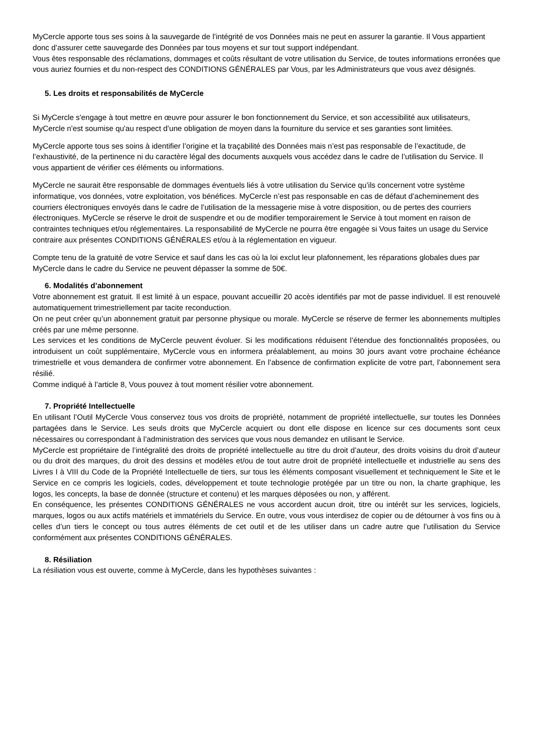MyCercle apporte tous ses soins à la sauvegarde de l’intégrité de vos Données mais ne peut en assurer la garantie. Il Vous appartient donc d’assurer cette sauvegarde des Données par tous moyens et sur tout support indépendant.
Vous êtes responsable des réclamations, dommages et coûts résultant de votre utilisation du Service, de toutes informations erronées que vous auriez fournies et du non-respect des CONDITIONS GÉNÉRALES par Vous, par les Administrateurs que vous avez désignés.
5. Les droits et responsabilités de MyCercle
Si MyCercle s'engage à tout mettre en œuvre pour assurer le bon fonctionnement du Service, et son accessibilité aux utilisateurs, MyCercle n'est soumise qu'au respect d’une obligation de moyen dans la fourniture du service et ses garanties sont limitées.
MyCercle apporte tous ses soins à identifier l’origine et la traçabilité des Données mais n’est pas responsable de l’exactitude, de l’exhaustivité, de la pertinence ni du caractère légal des documents auxquels vous accédez dans le cadre de l’utilisation du Service. Il vous appartient de vérifier ces éléments ou informations.
MyCercle ne saurait être responsable de dommages éventuels liés à votre utilisation du Service qu’ils concernent votre système informatique, vos données, votre exploitation, vos bénéfices. MyCercle n’est pas responsable en cas de défaut d’acheminement des courriers électroniques envoyés dans le cadre de l’utilisation de la messagerie mise à votre disposition, ou de pertes des courriers électroniques. MyCercle se réserve le droit de suspendre et ou de modifier temporairement le Service à tout moment en raison de contraintes techniques et/ou réglementaires. La responsabilité de MyCercle ne pourra être engagée si Vous faites un usage du Service contraire aux présentes CONDITIONS GÉNÉRALES et/ou à la réglementation en vigueur.
Compte tenu de la gratuité de votre Service et sauf dans les cas où la loi exclut leur plafonnement, les réparations globales dues par MyCercle dans le cadre du Service ne peuvent dépasser la somme de 50€.
6. Modalités d’abonnement
Votre abonnement est gratuit. Il est limité à un espace, pouvant accueillir 20 accès identifiés par mot de passe individuel. Il est renouvelé automatiquement trimestriellement par tacite reconduction.
On ne peut créer qu’un abonnement gratuit par personne physique ou morale. MyCercle se réserve de fermer les abonnements multiples créés par une même personne.
Les services et les conditions de MyCercle peuvent évoluer. Si les modifications réduisent l’étendue des fonctionnalités proposées, ou introduisent un coût supplémentaire, MyCercle vous en informera préalablement, au moins 30 jours avant votre prochaine échéance trimestrielle et vous demandera de confirmer votre abonnement. En l’absence de confirmation explicite de votre part, l’abonnement sera résilié.
Comme indiqué à l’article 8, Vous pouvez à tout moment résilier votre abonnement.
7. Propriété Intellectuelle
En utilisant l’Outil MyCercle Vous conservez tous vos droits de propriété, notamment de propriété intellectuelle, sur toutes les Données partagées dans le Service. Les seuls droits que MyCercle acquiert ou dont elle dispose en licence sur ces documents sont ceux nécessaires ou correspondant à l’administration des services que vous nous demandez en utilisant le Service.
MyCercle est propriétaire de l’intégralité des droits de propriété intellectuelle au titre du droit d’auteur, des droits voisins du droit d’auteur ou du droit des marques, du droit des dessins et modèles et/ou de tout autre droit de propriété intellectuelle et industrielle au sens des Livres I à VIII du Code de la Propriété Intellectuelle de tiers, sur tous les éléments composant visuellement et techniquement le Site et le Service en ce compris les logiciels, codes, développement et toute technologie protégée par un titre ou non, la charte graphique, les logos, les concepts, la base de donnée (structure et contenu) et les marques déposées ou non, y afférent.
En conséquence, les présentes CONDITIONS GÉNÉRALES ne vous accordent aucun droit, titre ou intérêt sur les services, logiciels, marques, logos ou aux actifs matériels et immatériels du Service. En outre, vous vous interdisez de copier ou de détourner à vos fins ou à celles d’un tiers le concept ou tous autres éléments de cet outil et de les utiliser dans un cadre autre que l’utilisation du Service conformément aux présentes CONDITIONS GÉNÉRALES.
8. Résiliation
La résiliation vous est ouverte, comme à MyCercle, dans les hypothèses suivantes :